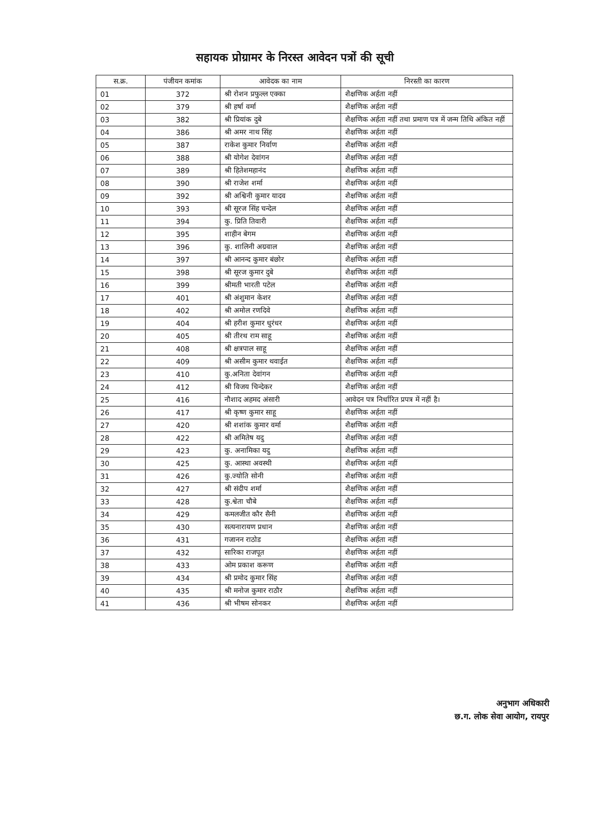सहायक प्रोग्रामर के निरस्त आवेदन पत्रों की सूची
| स.क्र. | पंजीयन कमांक | आवेदक का नाम | निरस्ती का कारण |
| --- | --- | --- | --- |
| 01 | 372 | श्री रोशन प्रफुल्ल एक्का | शैक्षणिक अर्हता नहीं |
| 02 | 379 | श्री हर्षा वर्मा | शैक्षणिक अर्हता नहीं |
| 03 | 382 | श्री प्रियांक दुबे | शैक्षणिक अर्हता नहीं तथा प्रमाण पत्र में जन्म तिथि अंकित नहीं |
| 04 | 386 | श्री अमर नाथ सिंह | शैक्षणिक अर्हता नहीं |
| 05 | 387 | राकेश कुमार निर्वाण | शैक्षणिक अर्हता नहीं |
| 06 | 388 | श्री योगेश देवांगन | शैक्षणिक अर्हता नहीं |
| 07 | 389 | श्री हितेशमहानंद | शैक्षणिक अर्हता नहीं |
| 08 | 390 | श्री राजेश शर्मा | शैक्षणिक अर्हता नहीं |
| 09 | 392 | श्री अश्विनी कुमार यादव | शैक्षणिक अर्हता नहीं |
| 10 | 393 | श्री सूरज सिंह चन्देल | शैक्षणिक अर्हता नहीं |
| 11 | 394 | कु. प्रिति तिवारी | शैक्षणिक अर्हता नहीं |
| 12 | 395 | शाहीन बेगम | शैक्षणिक अर्हता नहीं |
| 13 | 396 | कु. शालिनी अग्रवाल | शैक्षणिक अर्हता नहीं |
| 14 | 397 | श्री आनन्द कुमार बंछोर | शैक्षणिक अर्हता नहीं |
| 15 | 398 | श्री सूरज कुमार दुबे | शैक्षणिक अर्हता नहीं |
| 16 | 399 | श्रीमती भारती पटेल | शैक्षणिक अर्हता नहीं |
| 17 | 401 | श्री अंशुमान केशर | शैक्षणिक अर्हता नहीं |
| 18 | 402 | श्री अमोल रणदिवे | शैक्षणिक अर्हता नहीं |
| 19 | 404 | श्री हरीश कुमार धुरंधर | शैक्षणिक अर्हता नहीं |
| 20 | 405 | श्री तीरथ राम साहू | शैक्षणिक अर्हता नहीं |
| 21 | 408 | श्री क्षत्रपाल साहू | शैक्षणिक अर्हता नहीं |
| 22 | 409 | श्री असीम कुमार थवाईत | शैक्षणिक अर्हता नहीं |
| 23 | 410 | कु.अनिता देवांगन | शैक्षणिक अर्हता नहीं |
| 24 | 412 | श्री विजय चिन्देकर | शैक्षणिक अर्हता नहीं |
| 25 | 416 | नौशाद अहमद अंसारी | आवेदन पत्र निर्धारित प्रपत्र में नहीं है। |
| 26 | 417 | श्री कृष्ण कुमार साहू | शैक्षणिक अर्हता नहीं |
| 27 | 420 | श्री शशांक कुमार वर्मा | शैक्षणिक अर्हता नहीं |
| 28 | 422 | श्री अमितेष यदु | शैक्षणिक अर्हता नहीं |
| 29 | 423 | कु. अनामिका यदु | शैक्षणिक अर्हता नहीं |
| 30 | 425 | कु. आस्था अवस्थी | शैक्षणिक अर्हता नहीं |
| 31 | 426 | कु.ज्योति सोनी | शैक्षणिक अर्हता नहीं |
| 32 | 427 | श्री संदीप शर्मा | शैक्षणिक अर्हता नहीं |
| 33 | 428 | कु.श्वेता चौबे | शैक्षणिक अर्हता नहीं |
| 34 | 429 | कमलजीत कौर सैनी | शैक्षणिक अर्हता नहीं |
| 35 | 430 | सत्यनारायण प्रधान | शैक्षणिक अर्हता नहीं |
| 36 | 431 | गजानन राठोड | शैक्षणिक अर्हता नहीं |
| 37 | 432 | सारिका राजपूत | शैक्षणिक अर्हता नहीं |
| 38 | 433 | ओम प्रकाश करूण | शैक्षणिक अर्हता नहीं |
| 39 | 434 | श्री प्रमोद कुमार सिंह | शैक्षणिक अर्हता नहीं |
| 40 | 435 | श्री मनोज कुमार राठौर | शैक्षणिक अर्हता नहीं |
| 41 | 436 | श्री भीषम सोनकर | शैक्षणिक अर्हता नहीं |
अनुभाग अधिकारी
छ.ग. लोक सेवा आयोग, रायपुर